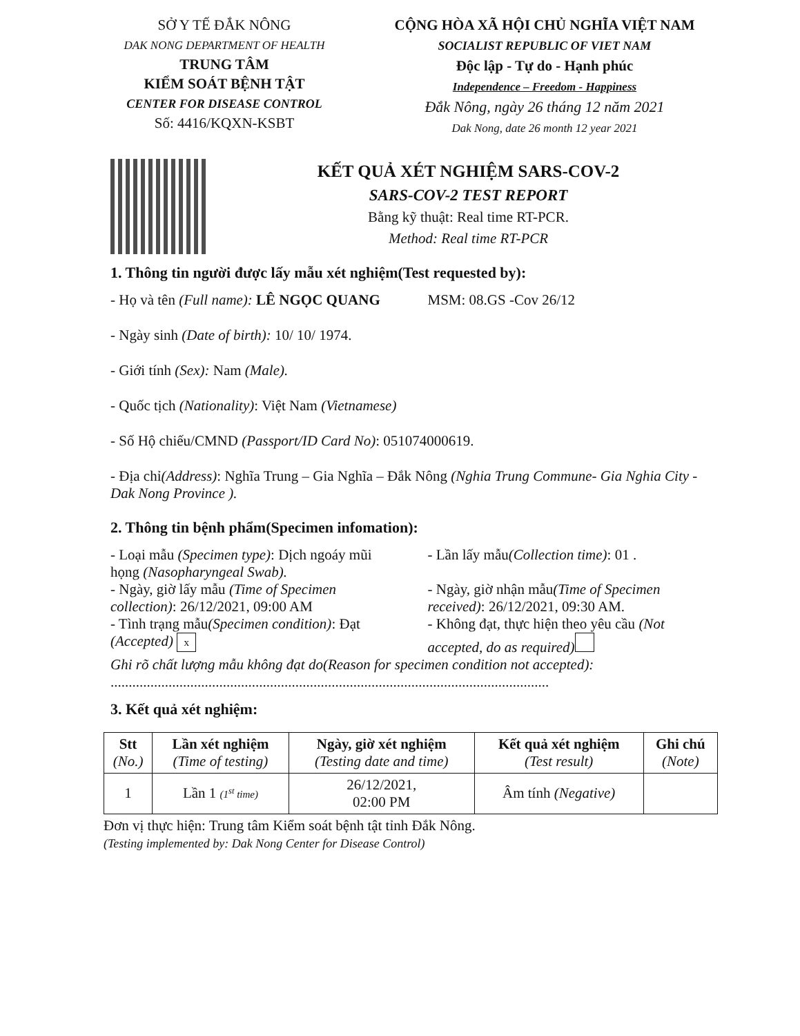SỞ Y TẾ ĐẮK NÔNG
DAK NONG DEPARTMENT OF HEALTH
TRUNG TÂM
KIỂM SOÁT BỆNH TẬT
CENTER FOR DISEASE CONTROL
Số: 4416/KQXN-KSBT
CỘNG HÒA XÃ HỘI CHỦ NGHĨA VIỆT NAM
SOCIALIST REPUBLIC OF VIET NAM
Độc lập - Tự do - Hạnh phúc
Independence – Freedom - Happiness
Đắk Nông, ngày 26 tháng 12 năm 2021
Dak Nong, date 26 month 12 year 2021
KẾT QUẢ XÉT NGHIỆM SARS-COV-2
SARS-COV-2 TEST REPORT
Bằng kỹ thuật: Real time RT-PCR.
Method: Real time RT-PCR
1. Thông tin người được lấy mẫu xét nghiệm(Test requested by):
- Họ và tên (Full name): LÊ NGỌC QUANG
MSM: 08.GS -Cov 26/12
- Ngày sinh (Date of birth): 10/ 10/ 1974.
- Giới tính (Sex): Nam (Male).
- Quốc tịch (Nationality): Việt Nam (Vietnamese)
- Số Hộ chiếu/CMND (Passport/ID Card No): 051074000619.
- Địa chỉ(Address): Nghĩa Trung – Gia Nghĩa – Đắk Nông (Nghia Trung Commune- Gia Nghia City - Dak Nong Province ).
2. Thông tin bệnh phẩm(Specimen infomation):
- Loại mẫu (Specimen type): Dịch ngoáy mũi họng (Nasopharyngeal Swab).
- Lần lấy mẫu(Collection time): 01 .
- Ngày, giờ lấy mẫu (Time of Specimen collection): 26/12/2021, 09:00 AM
- Ngày, giờ nhận mẫu(Time of Specimen received): 26/12/2021, 09:30 AM.
- Tình trạng mẫu(Specimen condition): Đạt (Accepted) x
- Không đạt, thực hiện theo yêu cầu (Not accepted, do as required)
Ghi rõ chất lượng mẫu không đạt do(Reason for specimen condition not accepted):
.........................................................................................................................
3. Kết quả xét nghiệm:
| Stt (No.) | Lần xét nghiệm (Time of testing) | Ngày, giờ xét nghiệm (Testing date and time) | Kết quả xét nghiệm (Test result) | Ghi chú (Note) |
| --- | --- | --- | --- | --- |
| 1 | Lần 1 (1<sup>st</sup> time) | 26/12/2021, 02:00 PM | Âm tính (Negative) | |
Đơn vị thực hiện: Trung tâm Kiểm soát bệnh tật tỉnh Đắk Nông.
(Testing implemented by: Dak Nong Center for Disease Control)